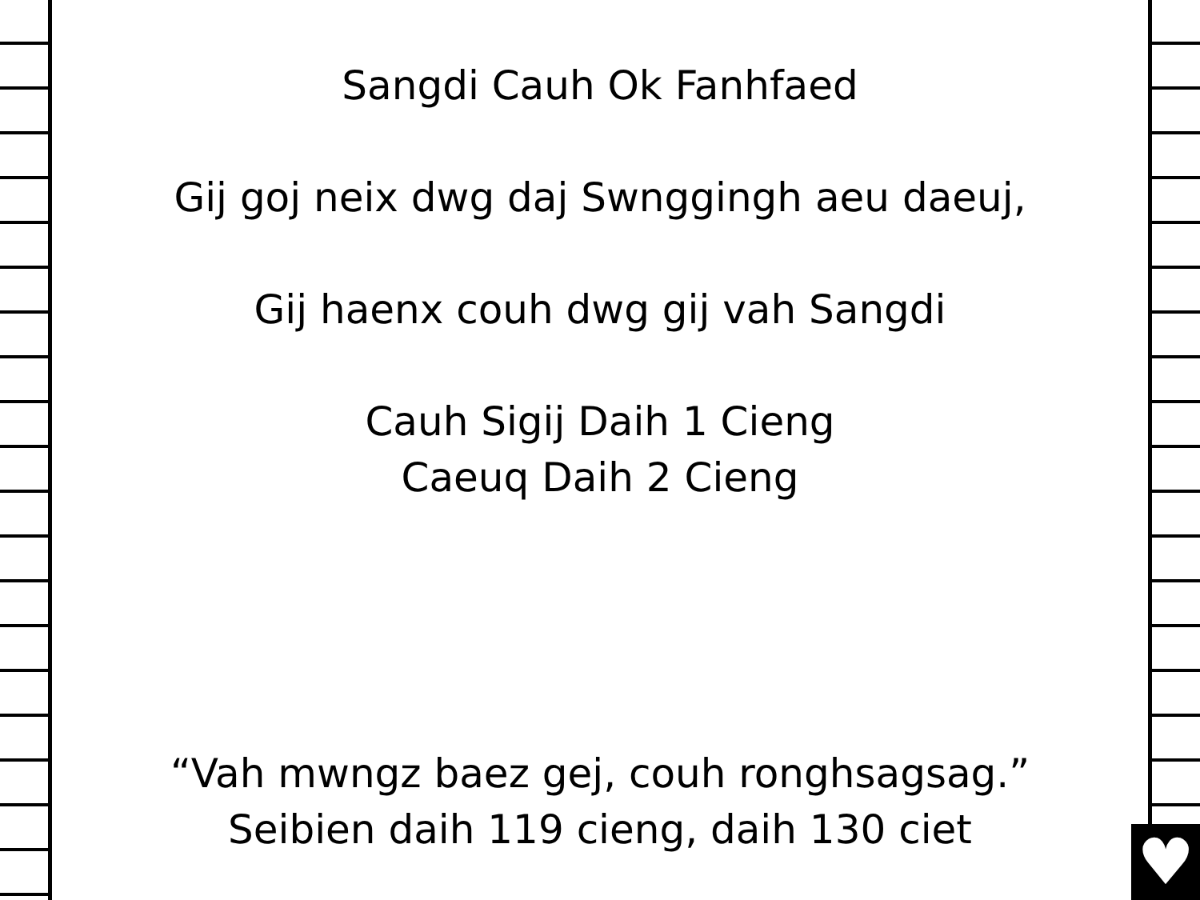♥
Sangdi Cauh Ok Fanhfaed
Gij goj neix dwg daj Swnggingh aeu daeuj,
Gij haenx couh dwg gij vah Sangdi
Cauh Sigij Daih 1 Cieng
Caeuq Daih 2 Cieng
“Vah mwngz baez gej, couh ronghsagsag.”
Seibien daih 119 cieng, daih 130 ciet